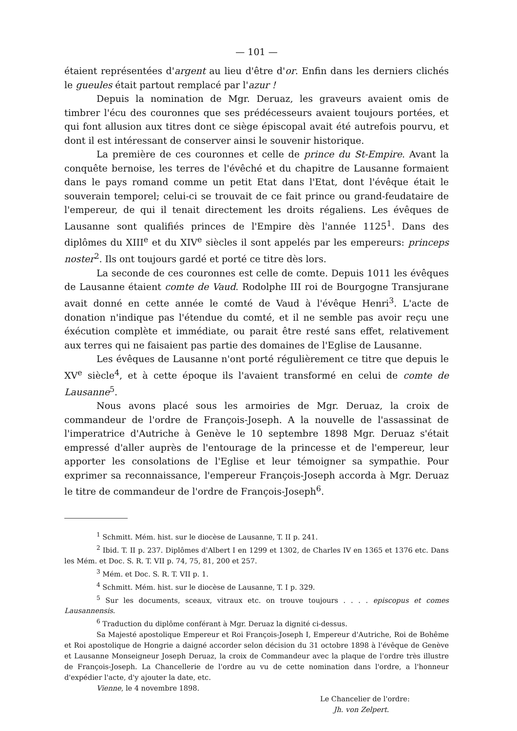— 101 —
étaient représentées d'argent au lieu d'être d'or. Enfin dans les derniers clichés le gueules était partout remplacé par l'azur !
Depuis la nomination de Mgr. Deruaz, les graveurs avaient omis de timbrer l'écu des couronnes que ses prédécesseurs avaient toujours portées, et qui font allusion aux titres dont ce siège épiscopal avait été autrefois pourvu, et dont il est intéressant de conserver ainsi le souvenir historique.
La première de ces couronnes et celle de prince du St-Empire. Avant la conquête bernoise, les terres de l'évêché et du chapitre de Lausanne formaient dans le pays romand comme un petit Etat dans l'Etat, dont l'évêque était le souverain temporel; celui-ci se trouvait de ce fait prince ou grand-feudataire de l'empereur, de qui il tenait directement les droits régaliens. Les évêques de Lausanne sont qualifiés princes de l'Empire dès l'année 1125<sup>1</sup>. Dans des diplômes du XIII<sup>e</sup> et du XIV<sup>e</sup> siècles il sont appelés par les empereurs: princeps noster<sup>2</sup>. Ils ont toujours gardé et porté ce titre dès lors.
La seconde de ces couronnes est celle de comte. Depuis 1011 les évêques de Lausanne étaient comte de Vaud. Rodolphe III roi de Bourgogne Transjurane avait donné en cette année le comté de Vaud à l'évêque Henri<sup>3</sup>. L'acte de donation n'indique pas l'étendue du comté, et il ne semble pas avoir reçu une éxécution complète et immédiate, ou parait être resté sans effet, relativement aux terres qui ne faisaient pas partie des domaines de l'Eglise de Lausanne.
Les évêques de Lausanne n'ont porté régulièrement ce titre que depuis le XV<sup>e</sup> siècle<sup>4</sup>, et à cette époque ils l'avaient transformé en celui de comte de Lausanne<sup>5</sup>.
Nous avons placé sous les armoiries de Mgr. Deruaz, la croix de commandeur de l'ordre de François-Joseph. A la nouvelle de l'assassinat de l'imperatrice d'Autriche à Genève le 10 septembre 1898 Mgr. Deruaz s'était empressé d'aller auprès de l'entourage de la princesse et de l'empereur, leur apporter les consolations de l'Eglise et leur témoigner sa sympathie. Pour exprimer sa reconnaissance, l'empereur François-Joseph accorda à Mgr. Deruaz le titre de commandeur de l'ordre de François-Joseph<sup>6</sup>.
<sup>1</sup> Schmitt. Mém. hist. sur le diocèse de Lausanne, T. II p. 241.
<sup>2</sup> Ibid. T. II p. 237. Diplômes d'Albert I en 1299 et 1302, de Charles IV en 1365 et 1376 etc. Dans les Mém. et Doc. S. R. T. VII p. 74, 75, 81, 200 et 257.
<sup>3</sup> Mém. et Doc. S. R. T. VII p. 1.
<sup>4</sup> Schmitt. Mém. hist. sur le diocèse de Lausanne, T. I p. 329.
<sup>5</sup> Sur les documents, sceaux, vitraux etc. on trouve toujours . . . . episcopus et comes Lausannensis.
<sup>6</sup> Traduction du diplôme conférant à Mgr. Deruaz la dignité ci-dessus.
Sa Majesté apostolique Empereur et Roi François-Joseph I, Empereur d'Autriche, Roi de Bohême et Roi apostolique de Hongrie a daigné accorder selon décision du 31 octobre 1898 à l'évêque de Genève et Lausanne Monseigneur Joseph Deruaz, la croix de Commandeur avec la plaque de l'ordre très illustre de François-Joseph. La Chancellerie de l'ordre au vu de cette nomination dans l'ordre, a l'honneur d'expédier l'acte, d'y ajouter la date, etc.
Vienne, le 4 novembre 1898.
Le Chancelier de l'ordre:
Jh. von Zelpert.